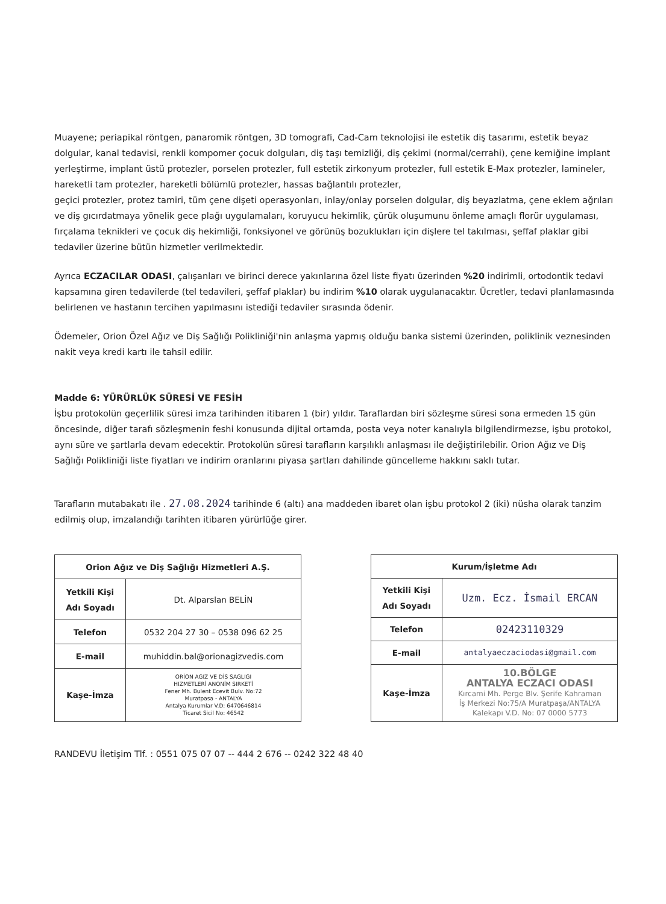Muayene; periapikal röntgen, panaromik röntgen, 3D tomografi, Cad-Cam teknolojisi ile estetik diş tasarımı, estetik beyaz dolgular, kanal tedavisi, renkli kompomer çocuk dolguları, diş taşı temizliği, diş çekimi (normal/cerrahi), çene kemiğine implant yerleştirme, implant üstü protezler, porselen protezler, full estetik zirkonyum protezler, full estetik E-Max protezler, lamineler, hareketli tam protezler, hareketli bölümlü protezler, hassas bağlantılı protezler,
geçici protezler, protez tamiri, tüm çene dişeti operasyonları, inlay/onlay porselen dolgular, diş beyazlatma, çene eklem ağrıları ve diş gıcırdatmaya yönelik gece plağı uygulamaları, koruyucu hekimlik, çürük oluşumunu önleme amaçlı florür uygulaması, fırçalama teknikleri ve çocuk diş hekimliği, fonksiyonel ve görünüş bozuklukları için dişlere tel takılması, şeffaf plaklar gibi tedaviler üzerine bütün hizmetler verilmektedir.
Ayrıca ECZACILAR ODASI, çalışanları ve birinci derece yakınlarına özel liste fiyatı üzerinden %20 indirimli, ortodontik tedavi kapsamına giren tedavilerde (tel tedavileri, şeffaf plaklar) bu indirim %10 olarak uygulanacaktır. Ücretler, tedavi planlamasında belirlenen ve hastanın tercihen yapılmasını istediği tedaviler sırasında ödenir.
Ödemeler, Orion Özel Ağız ve Diş Sağlığı Polikliniği'nin anlaşma yapmış olduğu banka sistemi üzerinden, poliklinik veznesinden nakit veya kredi kartı ile tahsil edilir.
Madde 6: YÜRÜRLÜK SÜRESİ VE FESİH
İşbu protokolün geçerlilik süresi imza tarihinden itibaren 1 (bir) yıldır. Taraflardan biri sözleşme süresi sona ermeden 15 gün öncesinde, diğer tarafı sözleşmenin feshi konusunda dijital ortamda, posta veya noter kanalıyla bilgilendirmezse, işbu protokol, aynı süre ve şartlarla devam edecektir. Protokolün süresi tarafların karşılıklı anlaşması ile değiştirilebilir. Orion Ağız ve Diş Sağlığı Polikliniği liste fiyatları ve indirim oranlarını piyasa şartları dahilinde güncelleme hakkını saklı tutar.
Tarafların mutabakatı ile . 27.08.2024 tarihinde 6 (altı) ana maddeden ibaret olan işbu protokol 2 (iki) nüsha olarak tanzim edilmiş olup, imzalandığı tarihten itibaren yürürlüğe girer.
| Orion Ağız ve Diş Sağlığı Hizmetleri A.Ş. | |
| --- | --- |
| Yetkili Kişi Adı Soyadı | Dt. Alparslan BELİN |
| Telefon | 0532 204 27 30 – 0538 096 62 25 |
| E-mail | muhiddin.bal@orionagizvedis.com |
| Kaşe-İmza | ORİON AGIZ VE DİS SAGLIGI HIZMETLERİ ANONİM SIRKETİ Fener Mh. Bulent Ecevit Bulv. No:72 Muratpasa - ANTALYA Antalya Kurumlar V.D: 6470646814 Ticaret Sicil No: 46542 |
| Kurum/İşletme Adı | |
| --- | --- |
| Yetkili Kişi Adı Soyadı | Uzm. Ecz. İsmail ERCAN |
| Telefon | 02423110329 |
| E-mail | antalyaeczaciodasi@gmail.com |
| Kaşe-İmza | 10.BÖLGE ANTALYA ECZACI ODASI Kırcami Mh. Perge Blv. Şerife Kahraman İş Merkezi No:75/A Muratpaşa/ANTALYA Kalekapı V.D. No: 07 0000 5773 |
RANDEVU İletişim Tlf. : 0551 075 07 07 -- 444 2 676 -- 0242 322 48 40